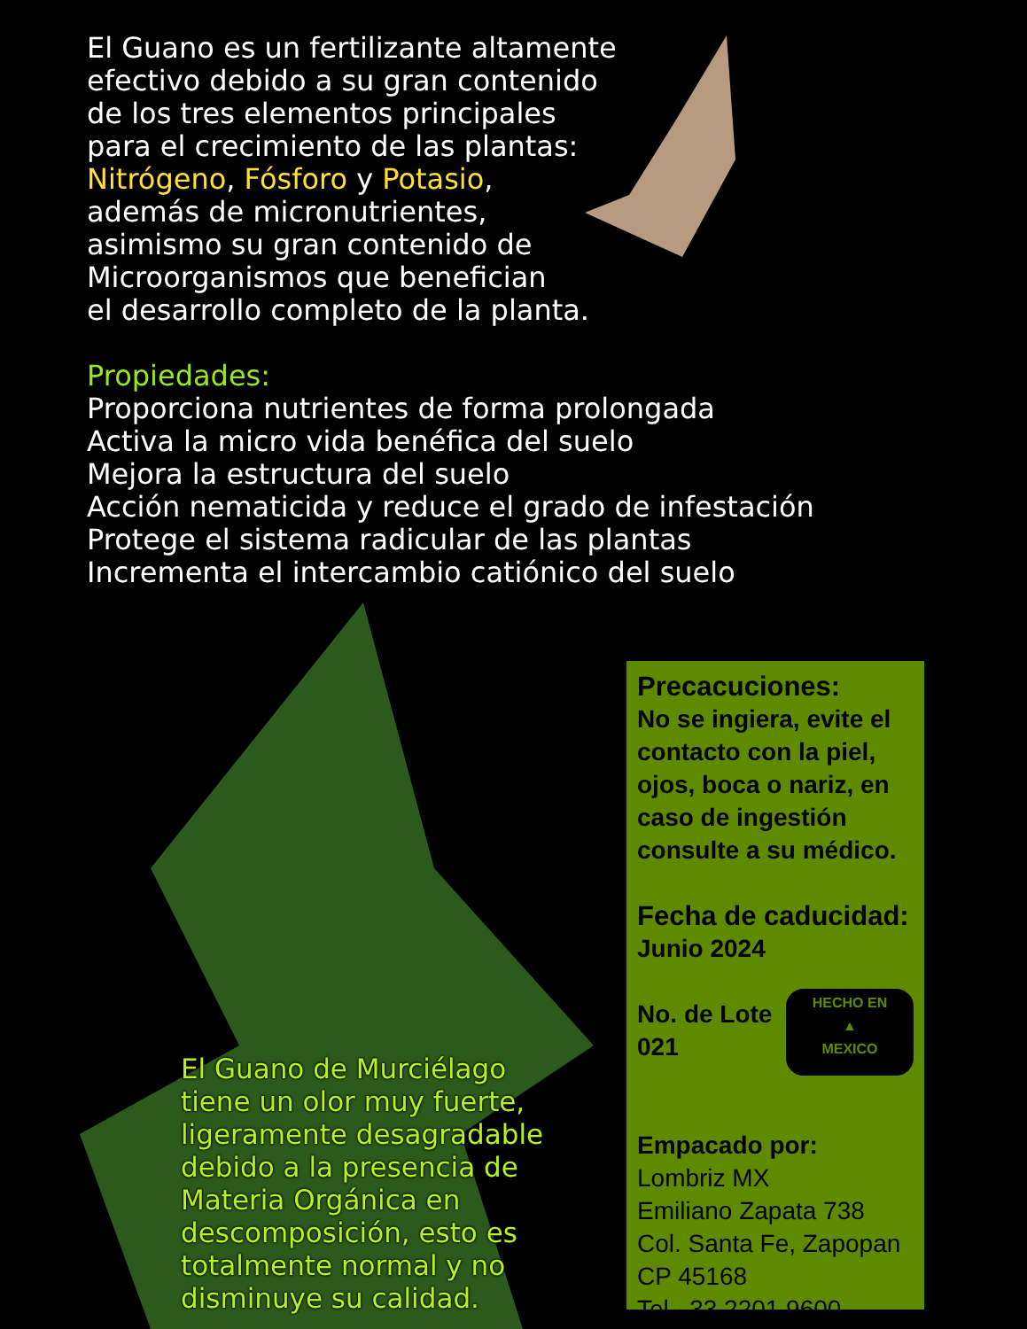El Guano es un fertilizante altamente
efectivo debido a su gran contenido
de los tres elementos principales
para el crecimiento de las plantas:
Nitrógeno, Fósforo y Potasio,
además de micronutrientes,
asimismo su gran contenido de
Microorganismos que benefician
el desarrollo completo de la planta.
Propiedades:
Proporciona nutrientes de forma prolongada
Activa la micro vida benéfica del suelo
Mejora la estructura del suelo
Acción nematicida y reduce el grado de infestación
Protege el sistema radicular de las plantas
Incrementa el intercambio catiónico del suelo
El Guano de Murciélago
tiene un olor muy fuerte,
ligeramente desagradable
debido a la presencia de
Materia Orgánica en
descomposición, esto es
totalmente normal y no
disminuye su calidad.
Precacuciones:
No se ingiera, evite el contacto con la piel, ojos, boca o nariz, en caso de ingestión consulte a su médico.
Fecha de caducidad:
Junio 2024
HECHO EN
▲
MEXICO
No. de Lote
021
Empacado por:
Lombriz MX
Emiliano Zapata 738
Col. Santa Fe, Zapopan
CP 45168
Tel. 33 2201 9600